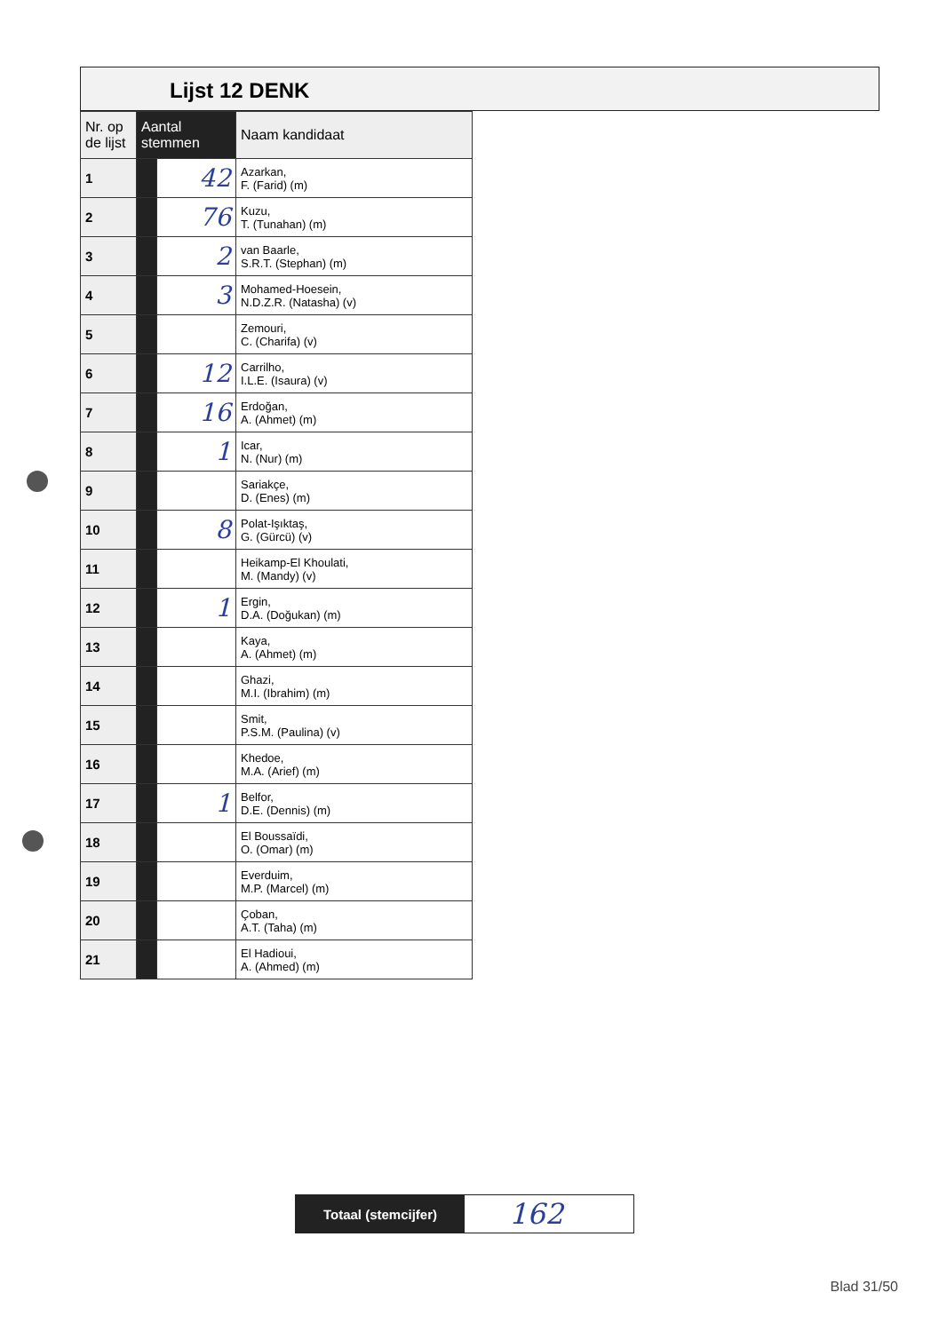Lijst 12 DENK
| Nr. op de lijst | Aantal stemmen | | Naam kandidaat |
| --- | --- | --- | --- |
| 1 | | 42 | Azarkan, F. (Farid) (m) |
| 2 | | 76 | Kuzu, T. (Tunahan) (m) |
| 3 | | 2 | van Baarle, S.R.T. (Stephan) (m) |
| 4 | | 3 | Mohamed-Hoesein, N.D.Z.R. (Natasha) (v) |
| 5 | | | Zemouri, C. (Charifa) (v) |
| 6 | | 12 | Carrilho, I.L.E. (Isaura) (v) |
| 7 | | 16 | Erdoğan, A. (Ahmet) (m) |
| 8 | | 1 | Icar, N. (Nur) (m) |
| 9 | | | Sariakçe, D. (Enes) (m) |
| 10 | | 8 | Polat-Işıktaş, G. (Gürcü) (v) |
| 11 | | | Heikamp-El Khoulati, M. (Mandy) (v) |
| 12 | | 1 | Ergin, D.A. (Doğukan) (m) |
| 13 | | | Kaya, A. (Ahmet) (m) |
| 14 | | | Ghazi, M.I. (Ibrahim) (m) |
| 15 | | | Smit, P.S.M. (Paulina) (v) |
| 16 | | | Khedoe, M.A. (Arief) (m) |
| 17 | | 1 | Belfor, D.E. (Dennis) (m) |
| 18 | | | El Boussaïdi, O. (Omar) (m) |
| 19 | | | Everduim, M.P. (Marcel) (m) |
| 20 | | | Çoban, A.T. (Taha) (m) |
| 21 | | | El Hadioui, A. (Ahmed) (m) |
Totaal (stemcijfer)
162
Blad 31/50